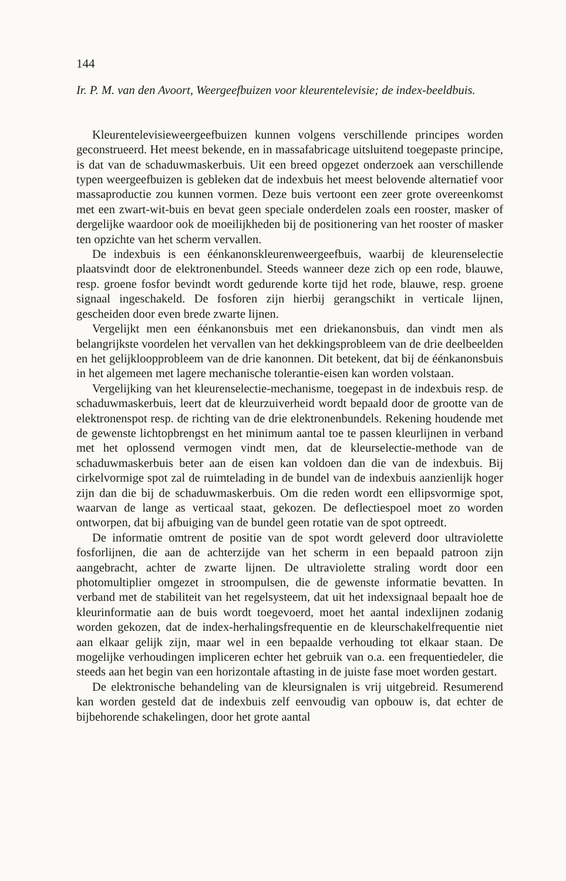144
Ir. P. M. van den Avoort, Weergeefbuizen voor kleurentelevisie; de index-beeldbuis.
Kleurentelevisieweergeefbuizen kunnen volgens verschillende principes worden geconstrueerd. Het meest bekende, en in massafabricage uitsluitend toegepaste principe, is dat van de schaduwmaskerbuis. Uit een breed opgezet onderzoek aan verschillende typen weergeefbuizen is gebleken dat de indexbuis het meest belovende alternatief voor massaproductie zou kunnen vormen. Deze buis vertoont een zeer grote overeenkomst met een zwart-wit-buis en bevat geen speciale onderdelen zoals een rooster, masker of dergelijke waardoor ook de moeilijkheden bij de positionering van het rooster of masker ten opzichte van het scherm vervallen.
De indexbuis is een éénkanonskleurenweergeefbuis, waarbij de kleurenselectie plaatsvindt door de elektronenbundel. Steeds wanneer deze zich op een rode, blauwe, resp. groene fosfor bevindt wordt gedurende korte tijd het rode, blauwe, resp. groene signaal ingeschakeld. De fosforen zijn hierbij gerangschikt in verticale lijnen, gescheiden door even brede zwarte lijnen.
Vergelijkt men een éénkanonsbuis met een driekanonsbuis, dan vindt men als belangrijkste voordelen het vervallen van het dekkingsprobleem van de drie deelbeelden en het gelijkloopprobleem van de drie kanonnen. Dit betekent, dat bij de éénkanonsbuis in het algemeen met lagere mechanische tolerantie-eisen kan worden volstaan.
Vergelijking van het kleurenselectie-mechanisme, toegepast in de indexbuis resp. de schaduwmaskerbuis, leert dat de kleurzuiverheid wordt bepaald door de grootte van de elektronenspot resp. de richting van de drie elektronenbundels. Rekening houdende met de gewenste lichtopbrengst en het minimum aantal toe te passen kleurlijnen in verband met het oplossend vermogen vindt men, dat de kleurselectie-methode van de schaduwmaskerbuis beter aan de eisen kan voldoen dan die van de indexbuis. Bij cirkelvormige spot zal de ruimtelading in de bundel van de indexbuis aanzienlijk hoger zijn dan die bij de schaduwmaskerbuis. Om die reden wordt een ellipsvormige spot, waarvan de lange as verticaal staat, gekozen. De deflectiespoel moet zo worden ontworpen, dat bij afbuiging van de bundel geen rotatie van de spot optreedt.
De informatie omtrent de positie van de spot wordt geleverd door ultraviolette fosforlijnen, die aan de achterzijde van het scherm in een bepaald patroon zijn aangebracht, achter de zwarte lijnen. De ultraviolette straling wordt door een photomultiplier omgezet in stroompulsen, die de gewenste informatie bevatten. In verband met de stabiliteit van het regelsysteem, dat uit het indexsignaal bepaalt hoe de kleurinformatie aan de buis wordt toegevoerd, moet het aantal indexlijnen zodanig worden gekozen, dat de index-herhalingsfrequentie en de kleurschakelfrequentie niet aan elkaar gelijk zijn, maar wel in een bepaalde verhouding tot elkaar staan. De mogelijke verhoudingen impliceren echter het gebruik van o.a. een frequentiedeler, die steeds aan het begin van een horizontale aftasting in de juiste fase moet worden gestart.
De elektronische behandeling van de kleursignalen is vrij uitgebreid. Resumerend kan worden gesteld dat de indexbuis zelf eenvoudig van opbouw is, dat echter de bijbehorende schakelingen, door het grote aantal